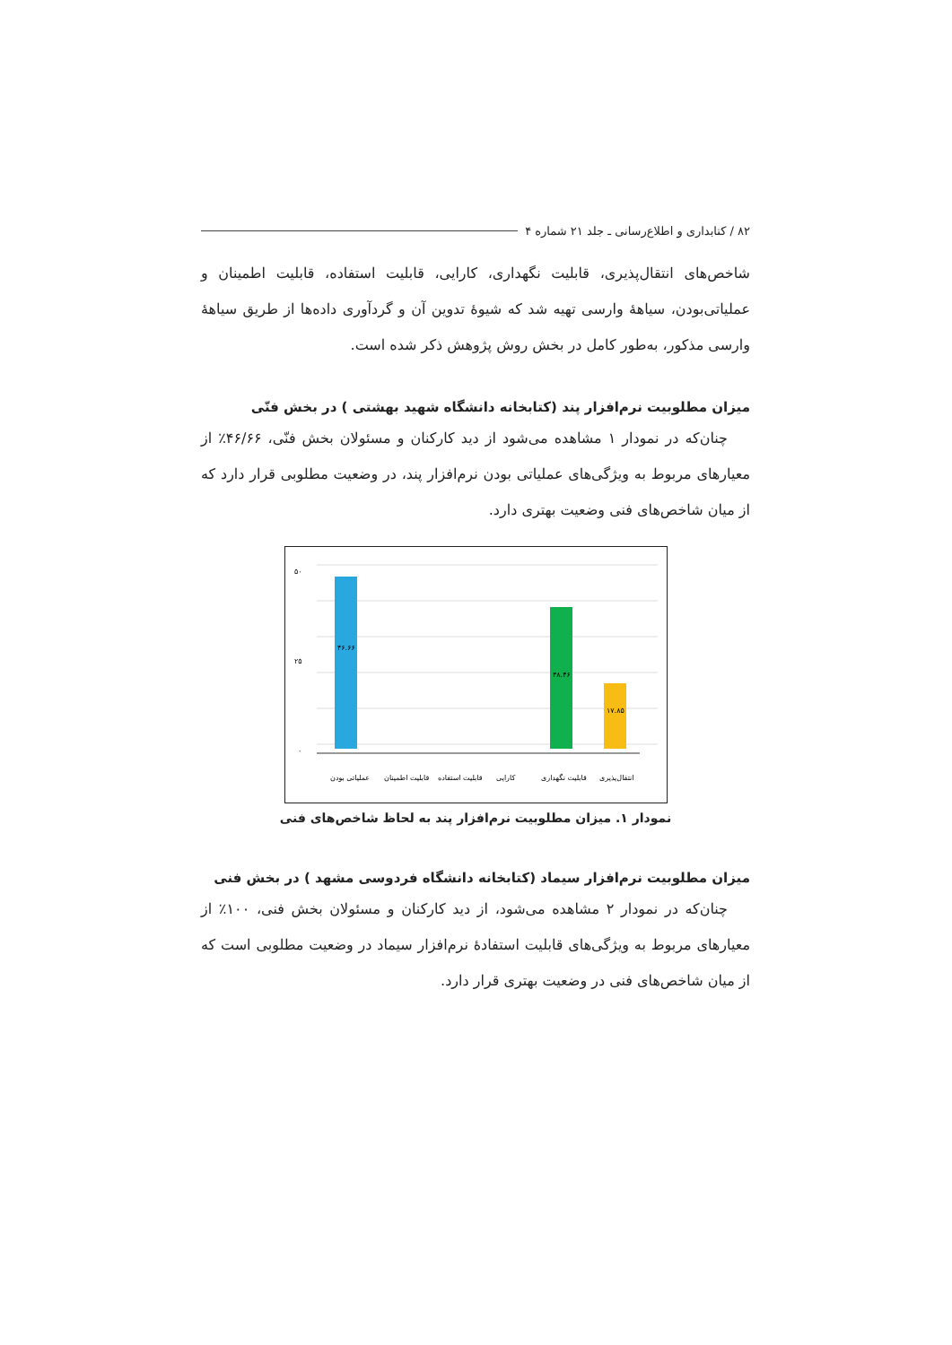۸۲ / کتابداری و اطلاع‌رسانی ـ جلد ۲۱ شماره ۴
شاخص‌های انتقال‌پذیری، قابلیت نگهداری، کارایی، قابلیت استفاده، قابلیت اطمینان و عملیاتی‌بودن، سیاههٔ وارسی تهیه شد که شیوهٔ تدوین آن و گردآوری داده‌ها از طریق سیاههٔ وارسی مذکور، به‌طور کامل در بخش روش پژوهش ذکر شده است.
میزان مطلوبیت نرم‌افزار پند (کتابخانه دانشگاه شهید بهشتی ) در بخش فنّی
چنان‌که در نمودار ۱ مشاهده می‌شود از دید کارکنان و مسئولان بخش فنّی، ۴۶/۶۶٪ از معیارهای مربوط به ویژگی‌های عملیاتی بودن نرم‌افزار پند، در وضعیت مطلوبی قرار دارد که از میان شاخص‌های فنی وضعیت بهتری دارد.
۵۰
۲۵
۰
۴۶.۶۶
۳۸.۴۶
۱۷.۸۵
عملیاتی بودن
قابلیت اطمینان
قابلیت استفاده
کارایی
قابلیت نگهداری
انتقال‌پذیری
نمودار ۱. میزان مطلوبیت نرم‌افزار پند به لحاظ شاخص‌های فنی
میزان مطلوبیت نرم‌افزار سیماد (کتابخانه دانشگاه فردوسی مشهد ) در بخش فنی
چنان‌که در نمودار ۲ مشاهده می‌شود، از دید کارکنان و مسئولان بخش فنی، ۱۰۰٪ از معیارهای مربوط به ویژگی‌های قابلیت استفادهٔ نرم‌افزار سیماد در وضعیت مطلوبی است که از میان شاخص‌های فنی در وضعیت بهتری قرار دارد.